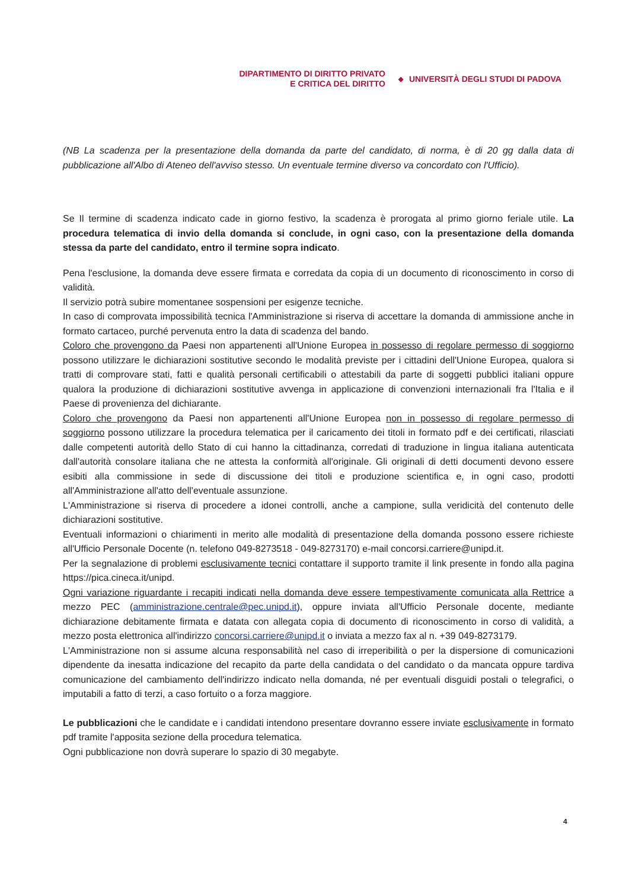DIPARTIMENTO DI DIRITTO PRIVATO
E CRITICA DEL DIRITTO
◆ UNIVERSITÀ DEGLI STUDI DI PADOVA
(NB La scadenza per la presentazione della domanda da parte del candidato, di norma, è di 20 gg dalla data di pubblicazione all'Albo di Ateneo dell'avviso stesso. Un eventuale termine diverso va concordato con l'Ufficio).
Se Il termine di scadenza indicato cade in giorno festivo, la scadenza è prorogata al primo giorno feriale utile. La procedura telematica di invio della domanda si conclude, in ogni caso, con la presentazione della domanda stessa da parte del candidato, entro il termine sopra indicato.
Pena l'esclusione, la domanda deve essere firmata e corredata da copia di un documento di riconoscimento in corso di validità.
Il servizio potrà subire momentanee sospensioni per esigenze tecniche.
In caso di comprovata impossibilità tecnica l'Amministrazione si riserva di accettare la domanda di ammissione anche in formato cartaceo, purché pervenuta entro la data di scadenza del bando.
Coloro che provengono da Paesi non appartenenti all'Unione Europea in possesso di regolare permesso di soggiorno possono utilizzare le dichiarazioni sostitutive secondo le modalità previste per i cittadini dell'Unione Europea, qualora si tratti di comprovare stati, fatti e qualità personali certificabili o attestabili da parte di soggetti pubblici italiani oppure qualora la produzione di dichiarazioni sostitutive avvenga in applicazione di convenzioni internazionali fra l'Italia e il Paese di provenienza del dichiarante.
Coloro che provengono da Paesi non appartenenti all'Unione Europea non in possesso di regolare permesso di soggiorno possono utilizzare la procedura telematica per il caricamento dei titoli in formato pdf e dei certificati, rilasciati dalle competenti autorità dello Stato di cui hanno la cittadinanza, corredati di traduzione in lingua italiana autenticata dall'autorità consolare italiana che ne attesta la conformità all'originale. Gli originali di detti documenti devono essere esibiti alla commissione in sede di discussione dei titoli e produzione scientifica e, in ogni caso, prodotti all'Amministrazione all'atto dell'eventuale assunzione.
L'Amministrazione si riserva di procedere a idonei controlli, anche a campione, sulla veridicità del contenuto delle dichiarazioni sostitutive.
Eventuali informazioni o chiarimenti in merito alle modalità di presentazione della domanda possono essere richieste all'Ufficio Personale Docente (n. telefono 049-8273518 - 049-8273170) e-mail concorsi.carriere@unipd.it.
Per la segnalazione di problemi esclusivamente tecnici contattare il supporto tramite il link presente in fondo alla pagina https://pica.cineca.it/unipd.
Ogni variazione riguardante i recapiti indicati nella domanda deve essere tempestivamente comunicata alla Rettrice a mezzo PEC (amministrazione.centrale@pec.unipd.it), oppure inviata all'Ufficio Personale docente, mediante dichiarazione debitamente firmata e datata con allegata copia di documento di riconoscimento in corso di validità, a mezzo posta elettronica all'indirizzo concorsi.carriere@unipd.it o inviata a mezzo fax al n. +39 049-8273179.
L'Amministrazione non si assume alcuna responsabilità nel caso di irreperibilità o per la dispersione di comunicazioni dipendente da inesatta indicazione del recapito da parte della candidata o del candidato o da mancata oppure tardiva comunicazione del cambiamento dell'indirizzo indicato nella domanda, né per eventuali disguidi postali o telegrafici, o imputabili a fatto di terzi, a caso fortuito o a forza maggiore.
Le pubblicazioni che le candidate e i candidati intendono presentare dovranno essere inviate esclusivamente in formato pdf tramite l'apposita sezione della procedura telematica.
Ogni pubblicazione non dovrà superare lo spazio di 30 megabyte.
4